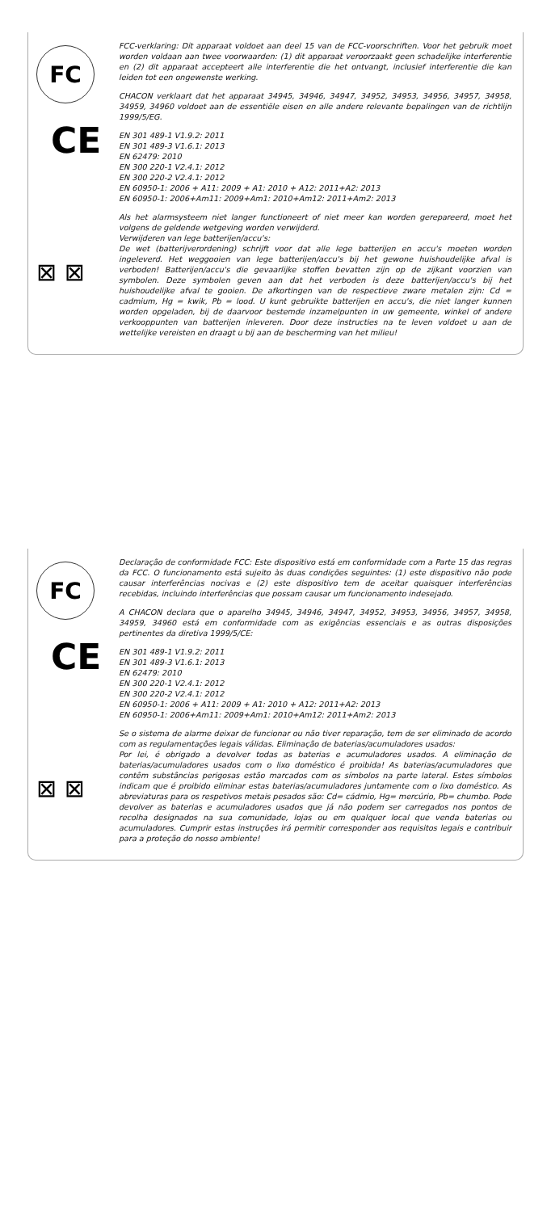FC
CE
⊠ ⊠
FCC-verklaring: Dit apparaat voldoet aan deel 15 van de FCC-voorschriften. Voor het gebruik moet worden voldaan aan twee voorwaarden: (1) dit apparaat veroorzaakt geen schadelijke interferentie en (2) dit apparaat accepteert alle interferentie die het ontvangt, inclusief interferentie die kan leiden tot een ongewenste werking.
CHACON verklaart dat het apparaat 34945, 34946, 34947, 34952, 34953, 34956, 34957, 34958, 34959, 34960 voldoet aan de essentiële eisen en alle andere relevante bepalingen van de richtlijn 1999/5/EG.
EN 301 489-1 V1.9.2: 2011
EN 301 489-3 V1.6.1: 2013
EN 62479: 2010
EN 300 220-1 V2.4.1: 2012
EN 300 220-2 V2.4.1: 2012
EN 60950-1: 2006 + A11: 2009 + A1: 2010 + A12: 2011+A2: 2013
EN 60950-1: 2006+Am11: 2009+Am1: 2010+Am12: 2011+Am2: 2013
Als het alarmsysteem niet langer functioneert of niet meer kan worden gerepareerd, moet het volgens de geldende wetgeving worden verwijderd.
Verwijderen van lege batterijen/accu's:
De wet (batterijverordening) schrijft voor dat alle lege batterijen en accu's moeten worden ingeleverd. Het weggooien van lege batterijen/accu's bij het gewone huishoudelijke afval is verboden! Batterijen/accu's die gevaarlijke stoffen bevatten zijn op de zijkant voorzien van symbolen. Deze symbolen geven aan dat het verboden is deze batterijen/accu's bij het huishoudelijke afval te gooien. De afkortingen van de respectieve zware metalen zijn: Cd = cadmium, Hg = kwik, Pb = lood. U kunt gebruikte batterijen en accu's, die niet langer kunnen worden opgeladen, bij de daarvoor bestemde inzamelpunten in uw gemeente, winkel of andere verkooppunten van batterijen inleveren. Door deze instructies na te leven voldoet u aan de wettelijke vereisten en draagt u bij aan de bescherming van het milieu!
FC
CE
⊠ ⊠
Declaração de conformidade FCC: Este dispositivo está em conformidade com a Parte 15 das regras da FCC. O funcionamento está sujeito às duas condições seguintes: (1) este dispositivo não pode causar interferências nocivas e (2) este dispositivo tem de aceitar quaisquer interferências recebidas, incluindo interferências que possam causar um funcionamento indesejado.
A CHACON declara que o aparelho 34945, 34946, 34947, 34952, 34953, 34956, 34957, 34958, 34959, 34960 está em conformidade com as exigências essenciais e as outras disposições pertinentes da diretiva 1999/5/CE:
EN 301 489-1 V1.9.2: 2011
EN 301 489-3 V1.6.1: 2013
EN 62479: 2010
EN 300 220-1 V2.4.1: 2012
EN 300 220-2 V2.4.1: 2012
EN 60950-1: 2006 + A11: 2009 + A1: 2010 + A12: 2011+A2: 2013
EN 60950-1: 2006+Am11: 2009+Am1: 2010+Am12: 2011+Am2: 2013
Se o sistema de alarme deixar de funcionar ou não tiver reparação, tem de ser eliminado de acordo com as regulamentações legais válidas. Eliminação de baterias/acumuladores usados:
Por lei, é obrigado a devolver todas as baterias e acumuladores usados. A eliminação de baterias/acumuladores usados com o lixo doméstico é proibida! As baterias/acumuladores que contêm substâncias perigosas estão marcados com os símbolos na parte lateral. Estes símbolos indicam que é proibido eliminar estas baterias/acumuladores juntamente com o lixo doméstico. As abreviaturas para os respetivos metais pesados são: Cd= cádmio, Hg= mercúrio, Pb= chumbo. Pode devolver as baterias e acumuladores usados que já não podem ser carregados nos pontos de recolha designados na sua comunidade, lojas ou em qualquer local que venda baterias ou acumuladores. Cumprir estas instruções irá permitir corresponder aos requisitos legais e contribuir para a proteção do nosso ambiente!